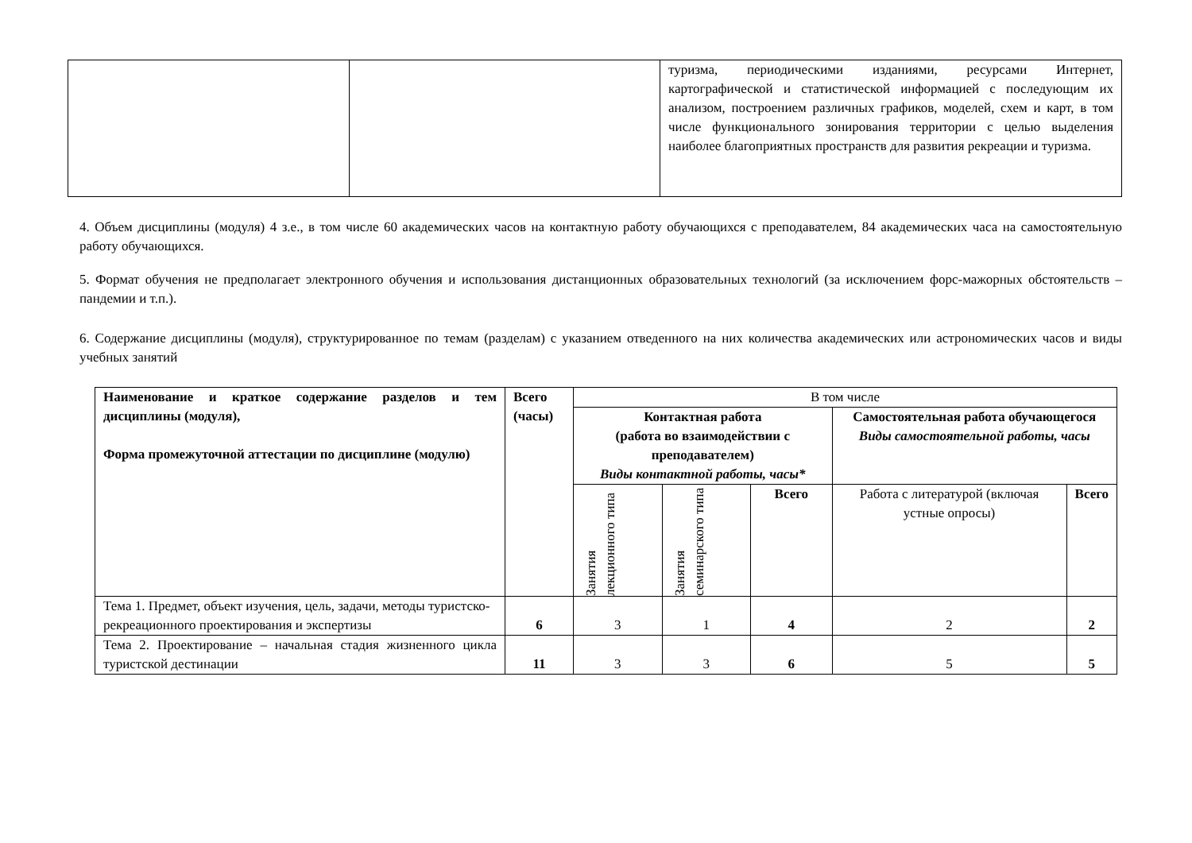| | | туризма, периодическими изданиями, ресурсами Интернет, картографической и статистической информацией с последующим их анализом, построением различных графиков, моделей, схем и карт, в том числе функционального зонирования территории с целью выделения наиболее благоприятных пространств для развития рекреации и туризма. |
4. Объем дисциплины (модуля) 4 з.е., в том числе 60 академических часов на контактную работу обучающихся с преподавателем, 84 академических часа на самостоятельную работу обучающихся.
5. Формат обучения не предполагает электронного обучения и использования дистанционных образовательных технологий (за исключением форс-мажорных обстоятельств – пандемии и т.п.).
6. Содержание дисциплины (модуля), структурированное по темам (разделам) с указанием отведенного на них количества академических или астрономических часов и виды учебных занятий
| Наименование и краткое содержание разделов и тем дисциплины (модуля), Форма промежуточной аттестации по дисциплине (модулю) | Всего (часы) | В том числе | | | | |
| --- | --- | --- | --- | --- | --- | --- |
| | | Контактная работа (работа во взаимодействии с преподавателем) Виды контактной работы, часы* | | | Самостоятельная работа обучающегося Виды самостоятельной работы, часы | |
| | | Занятия лекционного типа | Занятия семинарского типа | Всего | Работа с литературой (включая устные опросы) | Всего |
| Тема 1. Предмет, объект изучения, цель, задачи, методы туристско-рекреационного проектирования и экспертизы | 6 | 3 | 1 | 4 | 2 | 2 |
| Тема 2. Проектирование – начальная стадия жизненного цикла туристской дестинации | 11 | 3 | 3 | 6 | 5 | 5 |